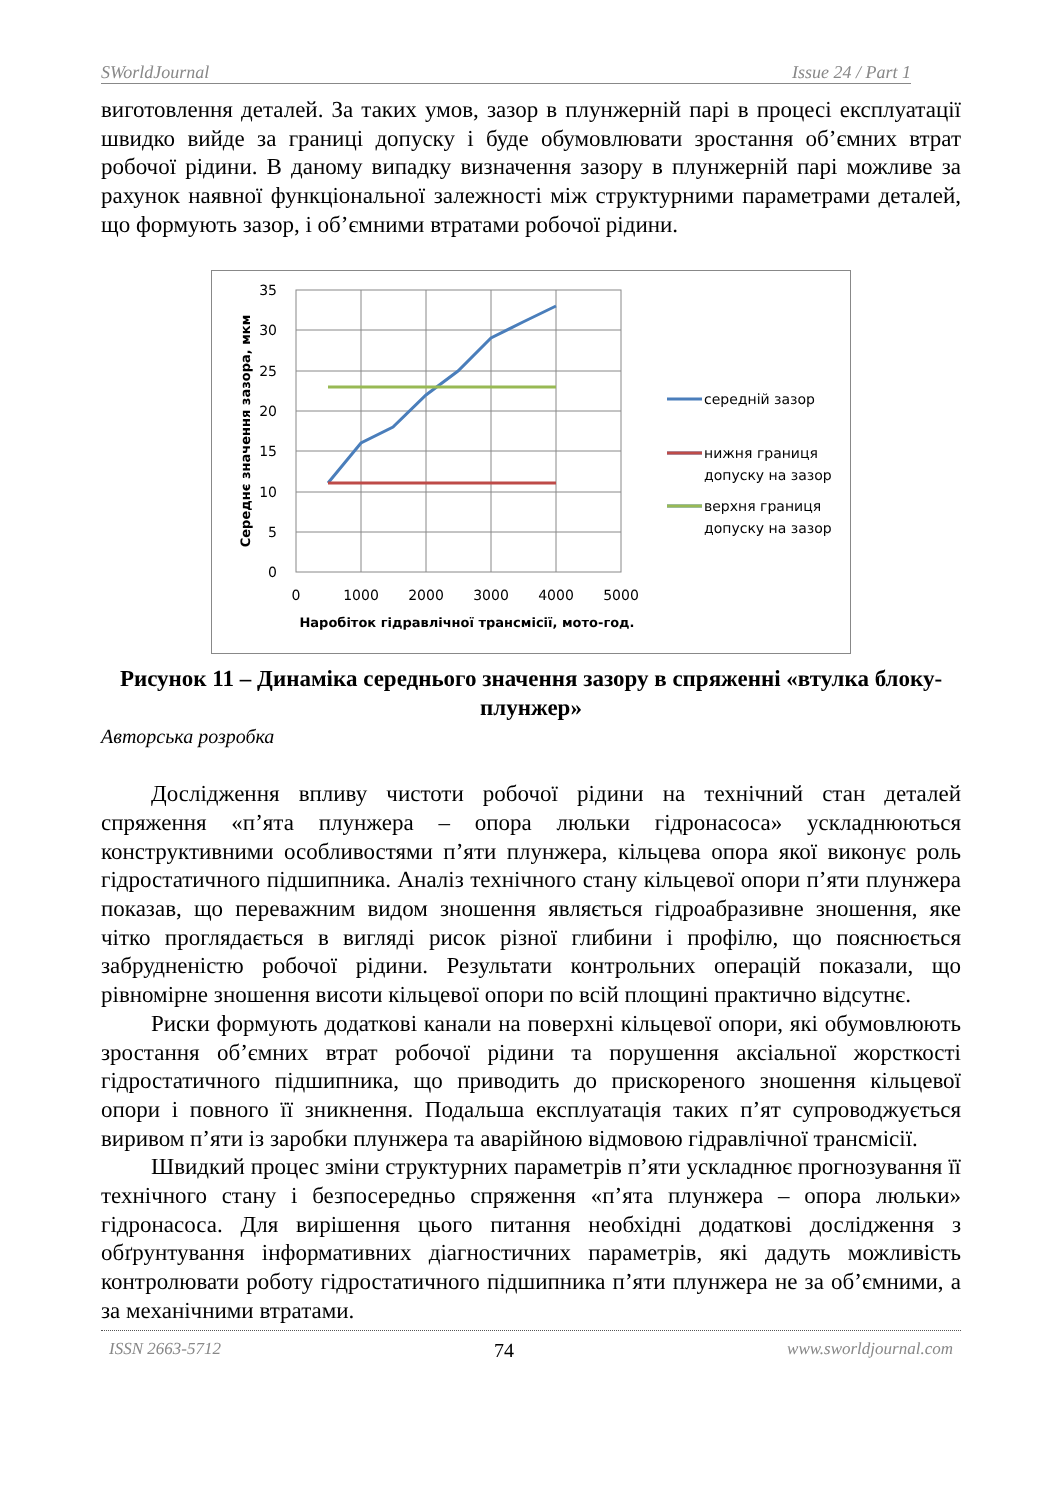SWorldJournal Issue 24 / Part 1
виготовлення деталей. За таких умов, зазор в плунжерній парі в процесі експлуатації швидко вийде за границі допуску і буде обумовлювати зростання об’ємних втрат робочої рідини. В даному випадку визначення зазору в плунжерній парі можливе за рахунок наявної функціональної залежності між структурними параметрами деталей, що формують зазор, і об’ємними втратами робочої рідини.
35
30
25
20
15
10
5
0
0
1000
2000
3000
4000
5000
Наробіток гідравлічної трансмісії, мото-год.
Середнє значення зазора, мкм
середній зазор
нижня границя
допуску на зазор
верхня границя
допуску на зазор
Рисунок 11 – Динаміка середнього значення зазору в спряженні «втулка блоку-плунжер»
Авторська розробка
Дослідження впливу чистоти робочої рідини на технічний стан деталей спряження «п’ята плунжера – опора люльки гідронасоса» ускладнюються конструктивними особливостями п’яти плунжера, кільцева опора якої виконує роль гідростатичного підшипника. Аналіз технічного стану кільцевої опори п’яти плунжера показав, що переважним видом зношення являється гідроабразивне зношення, яке чітко проглядається в вигляді рисок різної глибини і профілю, що пояснюється забрудненістю робочої рідини. Результати контрольних операцій показали, що рівномірне зношення висоти кільцевої опори по всій площині практично відсутнє.
Риски формують додаткові канали на поверхні кільцевої опори, які обумовлюють зростання об’ємних втрат робочої рідини та порушення аксіальної жорсткості гідростатичного підшипника, що приводить до прискореного зношення кільцевої опори і повного її зникнення. Подальша експлуатація таких п’ят супроводжується виривом п’яти із заробки плунжера та аварійною відмовою гідравлічної трансмісії.
Швидкий процес зміни структурних параметрів п’яти ускладнює прогнозування її технічного стану і безпосередньо спряження «п’ята плунжера – опора люльки» гідронасоса. Для вирішення цього питання необхідні додаткові дослідження з обґрунтування інформативних діагностичних параметрів, які дадуть можливість контролювати роботу гідростатичного підшипника п’яти плунжера не за об’ємними, а за механічними втратами.
ISSN 2663-5712 74 www.sworldjournal.com